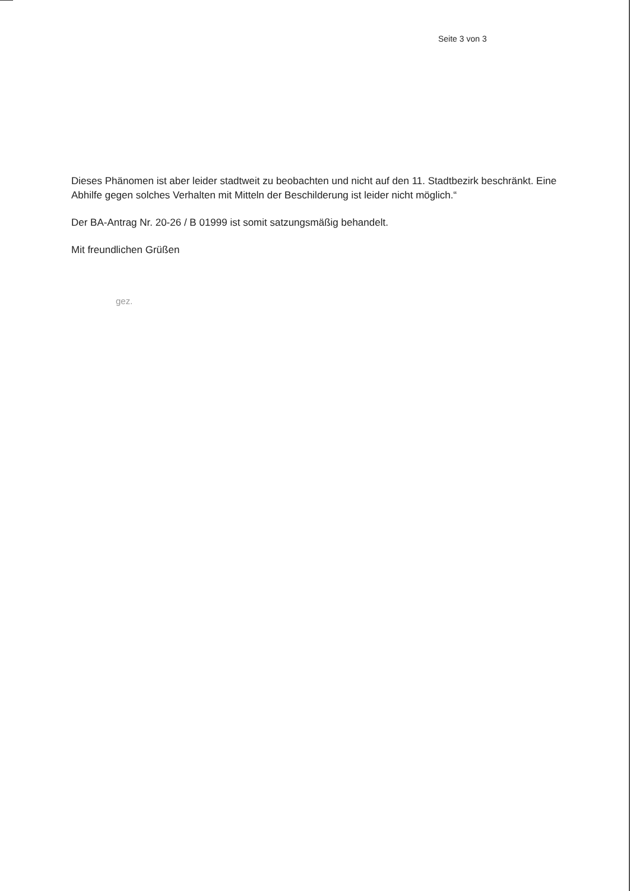Seite 3 von 3
Dieses Phänomen ist aber leider stadtweit zu beobachten und nicht auf den 11. Stadtbezirk beschränkt. Eine Abhilfe gegen solches Verhalten mit Mitteln der Beschilderung ist leider nicht möglich.“
Der BA-Antrag Nr. 20-26 / B 01999 ist somit satzungsmäßig behandelt.
Mit freundlichen Grüßen
gez.